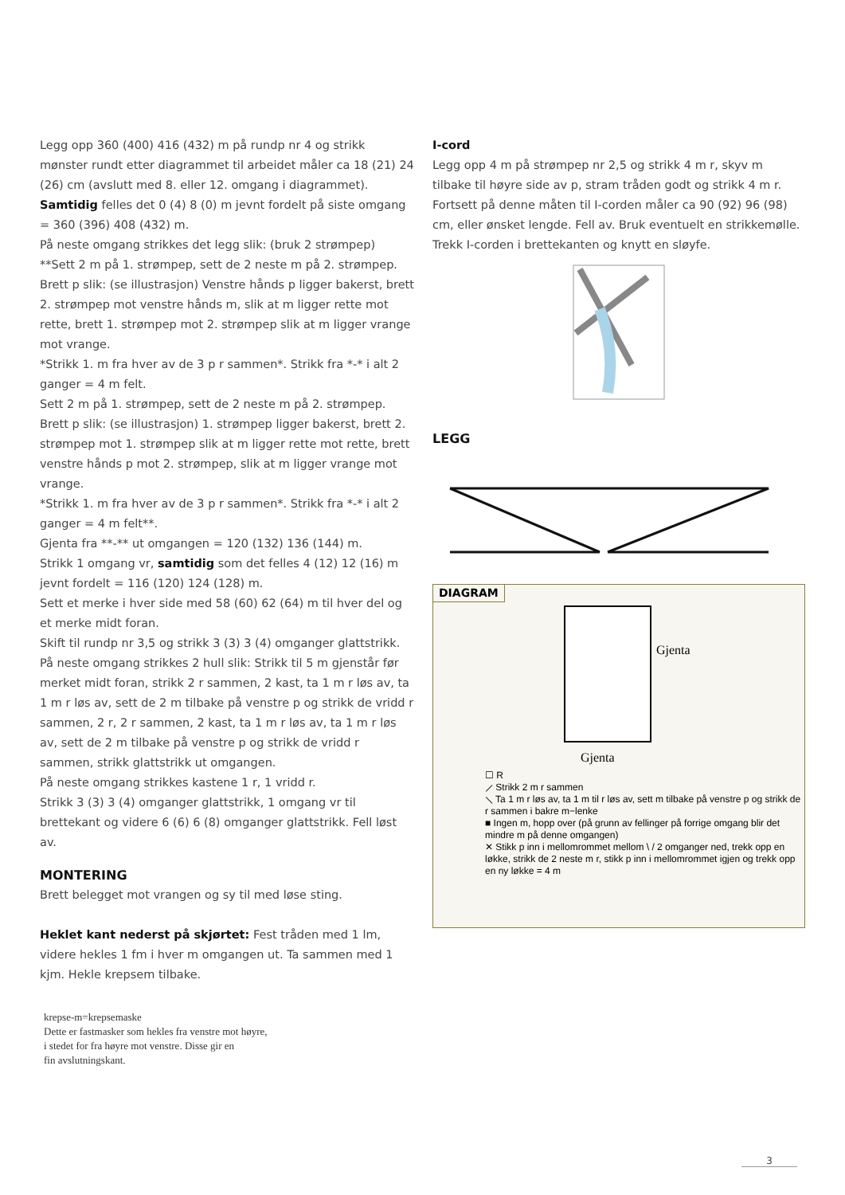Legg opp 360 (400) 416 (432) m på rundp nr 4 og strikk mønster rundt etter diagrammet til arbeidet måler ca 18 (21) 24 (26) cm (avslutt med 8. eller 12. omgang i diagrammet).
Samtidig felles det 0 (4) 8 (0) m jevnt fordelt på siste omgang = 360 (396) 408 (432) m.
På neste omgang strikkes det legg slik: (bruk 2 strømpep)
**Sett 2 m på 1. strømpep, sett de 2 neste m på 2. strømpep. Brett p slik: (se illustrasjon) Venstre hånds p ligger bakerst, brett 2. strømpep mot venstre hånds m, slik at m ligger rette mot rette, brett 1. strømpep mot 2. strømpep slik at m ligger vrange mot vrange.
*Strikk 1. m fra hver av de 3 p r sammen*. Strikk fra *-* i alt 2 ganger = 4 m felt.
Sett 2 m på 1. strømpep, sett de 2 neste m på 2. strømpep. Brett p slik: (se illustrasjon) 1. strømpep ligger bakerst, brett 2. strømpep mot 1. strømpep slik at m ligger rette mot rette, brett venstre hånds p mot 2. strømpep, slik at m ligger vrange mot vrange.
*Strikk 1. m fra hver av de 3 p r sammen*. Strikk fra *-* i alt 2 ganger = 4 m felt**.
Gjenta fra **-** ut omgangen = 120 (132) 136 (144) m.
Strikk 1 omgang vr, samtidig som det felles 4 (12) 12 (16) m jevnt fordelt = 116 (120) 124 (128) m.
Sett et merke i hver side med 58 (60) 62 (64) m til hver del og et merke midt foran.
Skift til rundp nr 3,5 og strikk 3 (3) 3 (4) omganger glattstrikk.
På neste omgang strikkes 2 hull slik: Strikk til 5 m gjenstår før merket midt foran, strikk 2 r sammen, 2 kast, ta 1 m r løs av, ta 1 m r løs av, sett de 2 m tilbake på venstre p og strikk de vridd r sammen, 2 r, 2 r sammen, 2 kast, ta 1 m r løs av, ta 1 m r løs av, sett de 2 m tilbake på venstre p og strikk de vridd r sammen, strikk glattstrikk ut omgangen.
På neste omgang strikkes kastene 1 r, 1 vridd r.
Strikk 3 (3) 3 (4) omganger glattstrikk, 1 omgang vr til brettekant og videre 6 (6) 6 (8) omganger glattstrikk. Fell løst av.
MONTERING
Brett belegget mot vrangen og sy til med løse sting.
Heklet kant nederst på skjørtet: Fest tråden med 1 lm, videre hekles 1 fm i hver m omgangen ut. Ta sammen med 1 kjm. Hekle krepsem tilbake.
I-cord
Legg opp 4 m på strømpep nr 2,5 og strikk 4 m r, skyv m tilbake til høyre side av p, stram tråden godt og strikk 4 m r. Fortsett på denne måten til I-corden måler ca 90 (92) 96 (98) cm, eller ønsket lengde. Fell av. Bruk eventuelt en strikkemølle.
Trekk I-corden i brettekanten og knytt en sløyfe.
LEGG
DIAGRAM
Gjenta
Gjenta
☐ R
⟋ Strikk 2 m r sammen
⟍ Ta 1 m r løs av, ta 1 m til r løs av, sett m tilbake på venstre p og strikk de r sammen i bakre m−lenke
■ Ingen m, hopp over (på grunn av fellinger på forrige omgang blir det mindre m på denne omgangen)
✕ Stikk p inn i mellomrommet mellom \ / 2 omganger ned, trekk opp en løkke, strikk de 2 neste m r, stikk p inn i mellomrommet igjen og trekk opp en ny løkke = 4 m
krepse-m=krepsemaske
Dette er fastmasker som hekles fra venstre mot høyre,
i stedet for fra høyre mot venstre. Disse gir en
fin avslutningskant.
3